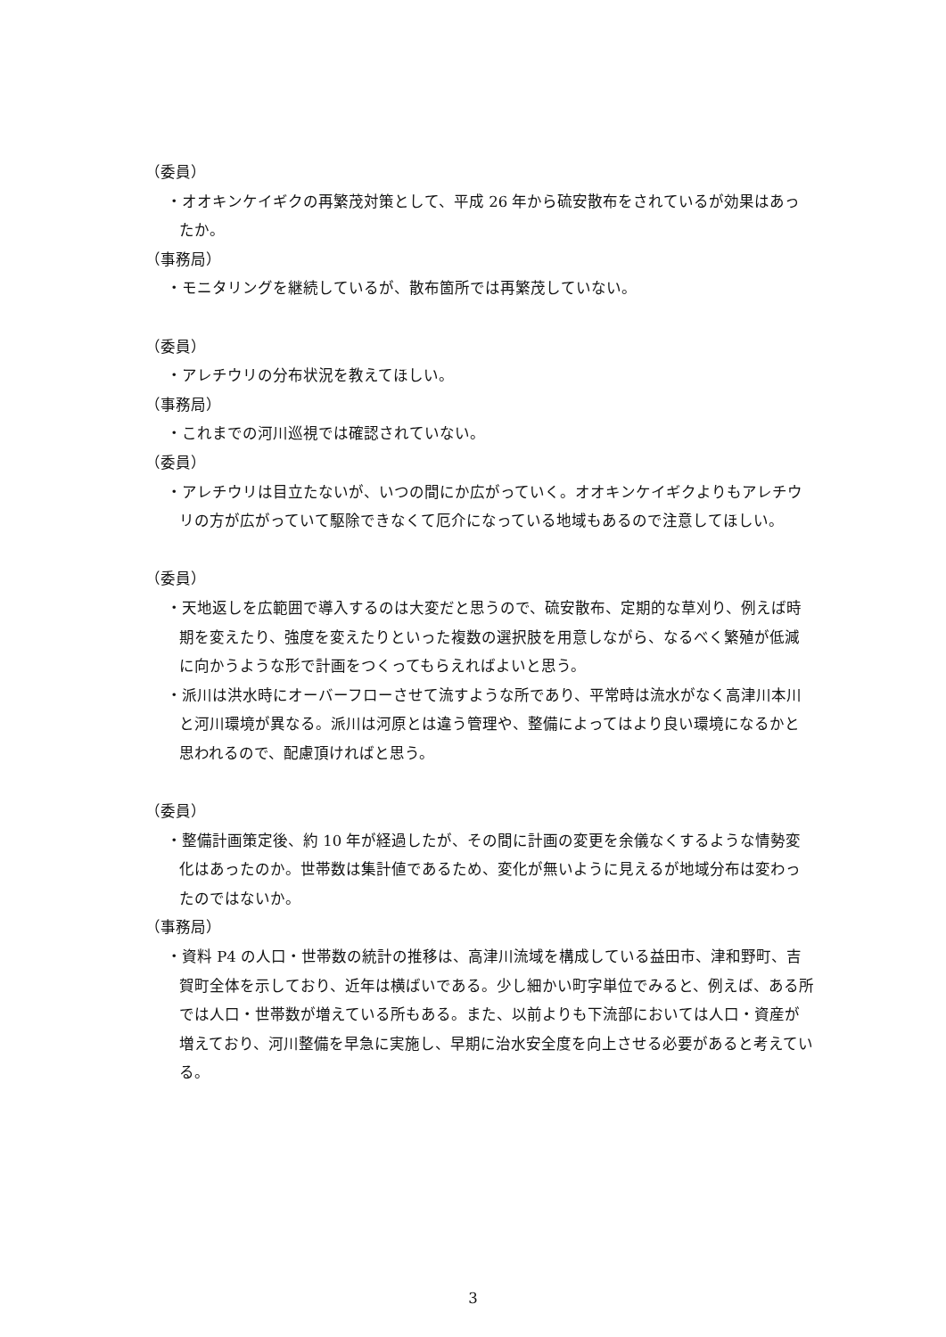（委員）
・オオキンケイギクの再繁茂対策として、平成 26 年から硫安散布をされているが効果はあったか。
（事務局）
・モニタリングを継続しているが、散布箇所では再繁茂していない。
（委員）
・アレチウリの分布状況を教えてほしい。
（事務局）
・これまでの河川巡視では確認されていない。
（委員）
・アレチウリは目立たないが、いつの間にか広がっていく。オオキンケイギクよりもアレチウリの方が広がっていて駆除できなくて厄介になっている地域もあるので注意してほしい。
（委員）
・天地返しを広範囲で導入するのは大変だと思うので、硫安散布、定期的な草刈り、例えば時期を変えたり、強度を変えたりといった複数の選択肢を用意しながら、なるべく繁殖が低減に向かうような形で計画をつくってもらえればよいと思う。
・派川は洪水時にオーバーフローさせて流すような所であり、平常時は流水がなく高津川本川と河川環境が異なる。派川は河原とは違う管理や、整備によってはより良い環境になるかと思われるので、配慮頂ければと思う。
（委員）
・整備計画策定後、約 10 年が経過したが、その間に計画の変更を余儀なくするような情勢変化はあったのか。世帯数は集計値であるため、変化が無いように見えるが地域分布は変わったのではないか。
（事務局）
・資料 P4 の人口・世帯数の統計の推移は、高津川流域を構成している益田市、津和野町、吉賀町全体を示しており、近年は横ばいである。少し細かい町字単位でみると、例えば、ある所では人口・世帯数が増えている所もある。また、以前よりも下流部においては人口・資産が増えており、河川整備を早急に実施し、早期に治水安全度を向上させる必要があると考えている。
3